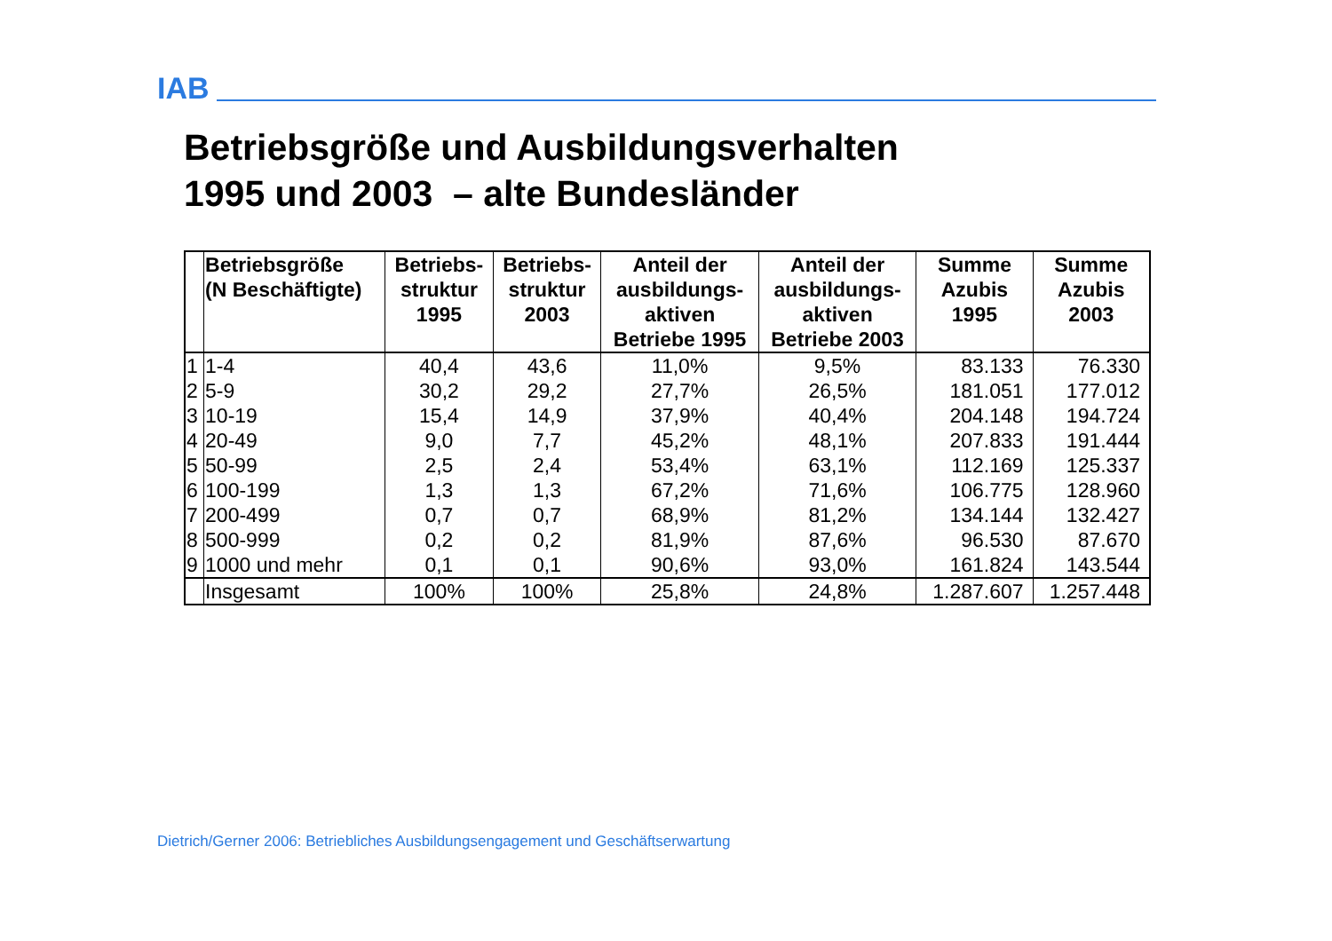IAB
Betriebsgröße und Ausbildungsverhalten
1995 und 2003 – alte Bundesländer
| | Betriebsgröße (N Beschäftigte) | Betriebs- struktur 1995 | Betriebs- struktur 2003 | Anteil der ausbildungs- aktiven Betriebe 1995 | Anteil der ausbildungs- aktiven Betriebe 2003 | Summe Azubis 1995 | Summe Azubis 2003 |
| --- | --- | --- | --- | --- | --- | --- | --- |
| 1 | 1-4 | 40,4 | 43,6 | 11,0% | 9,5% | 83.133 | 76.330 |
| 2 | 5-9 | 30,2 | 29,2 | 27,7% | 26,5% | 181.051 | 177.012 |
| 3 | 10-19 | 15,4 | 14,9 | 37,9% | 40,4% | 204.148 | 194.724 |
| 4 | 20-49 | 9,0 | 7,7 | 45,2% | 48,1% | 207.833 | 191.444 |
| 5 | 50-99 | 2,5 | 2,4 | 53,4% | 63,1% | 112.169 | 125.337 |
| 6 | 100-199 | 1,3 | 1,3 | 67,2% | 71,6% | 106.775 | 128.960 |
| 7 | 200-499 | 0,7 | 0,7 | 68,9% | 81,2% | 134.144 | 132.427 |
| 8 | 500-999 | 0,2 | 0,2 | 81,9% | 87,6% | 96.530 | 87.670 |
| 9 | 1000 und mehr | 0,1 | 0,1 | 90,6% | 93,0% | 161.824 | 143.544 |
| | Insgesamt | 100% | 100% | 25,8% | 24,8% | 1.287.607 | 1.257.448 |
Dietrich/Gerner 2006: Betriebliches Ausbildungsengagement und Geschäftserwartung